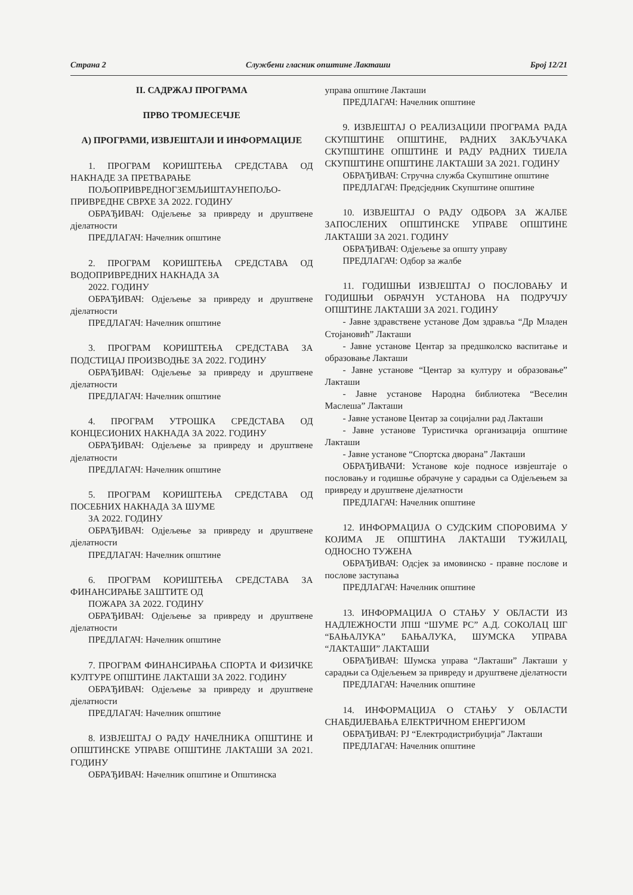Страна 2 Службени гласник општине Лакташи Број 12/21
II. САДРЖАЈ ПРОГРАМА
ПРВО ТРОМЈЕСЕЧЈЕ
А) ПРОГРАМИ, ИЗВЈЕШТАЈИ И ИНФОРМАЦИЈЕ
1. ПРОГРАМ КОРИШТЕЊА СРЕДСТАВА ОД НАКНАДЕ ЗА ПРЕТВАРАЊЕ
ПОЉОПРИВРЕДНОГЗЕМЉИШТАУНЕПОЉО-ПРИВРЕДНЕ СВРХЕ ЗА 2022. ГОДИНУ
ОБРАЂИВАЧ: Одјељење за привреду и друштвене дјелатности
ПРЕДЛАГАЧ: Начелник општине
2. ПРОГРАМ КОРИШТЕЊА СРЕДСТАВА ОД ВОДОПРИВРЕДНИХ НАКНАДА ЗА
2022. ГОДИНУ
ОБРАЂИВАЧ: Одјељење за привреду и друштвене дјелатности
ПРЕДЛАГАЧ: Начелник општине
3. ПРОГРАМ КОРИШТЕЊА СРЕДСТАВА ЗА ПОДСТИЦАЈ ПРОИЗВОДЊЕ ЗА 2022. ГОДИНУ
ОБРАЂИВАЧ: Одјељење за привреду и друштвене дјелатности
ПРЕДЛАГАЧ: Начелник општине
4. ПРОГРАМ УТРОШКА СРЕДСТАВА ОД КОНЦЕСИОНИХ НАКНАДА ЗА 2022. ГОДИНУ
ОБРАЂИВАЧ: Одјељење за привреду и друштвене дјелатности
ПРЕДЛАГАЧ: Начелник општине
5. ПРОГРАМ КОРИШТЕЊА СРЕДСТАВА ОД ПОСЕБНИХ НАКНАДА ЗА ШУМЕ
ЗА 2022. ГОДИНУ
ОБРАЂИВАЧ: Одјељење за привреду и друштвене дјелатности
ПРЕДЛАГАЧ: Начелник општине
6. ПРОГРАМ КОРИШТЕЊА СРЕДСТАВА ЗА ФИНАНСИРАЊЕ ЗАШТИТЕ ОД
ПОЖАРА ЗА 2022. ГОДИНУ
ОБРАЂИВАЧ: Одјељење за привреду и друштвене дјелатности
ПРЕДЛАГАЧ: Начелник општине
7. ПРОГРАМ ФИНАНСИРАЊА СПОРТА И ФИЗИЧКЕ КУЛТУРЕ ОПШТИНЕ ЛАКТАШИ ЗА 2022. ГОДИНУ
ОБРАЂИВАЧ: Одјељење за привреду и друштвене дјелатности
ПРЕДЛАГАЧ: Начелник општине
8. ИЗВЈЕШТАЈ О РАДУ НАЧЕЛНИКА ОПШТИНЕ И ОПШТИНСКЕ УПРАВЕ ОПШТИНЕ ЛАКТАШИ ЗА 2021. ГОДИНУ
ОБРАЂИВАЧ: Начелник општине и Општинска
управа општине Лакташи
ПРЕДЛАГАЧ: Начелник општине
9. ИЗВЈЕШТАЈ О РЕАЛИЗАЦИЈИ ПРОГРАМА РАДА СКУПШТИНЕ ОПШТИНЕ, РАДНИХ ЗАКЉУЧАКА СКУПШТИНЕ ОПШТИНЕ И РАДУ РАДНИХ ТИЈЕЛА СКУПШТИНЕ ОПШТИНЕ ЛАКТАШИ ЗА 2021. ГОДИНУ
ОБРАЂИВАЧ: Стручна служба Скупштине општине
ПРЕДЛАГАЧ: Предсједник Скупштине општине
10. ИЗВЈЕШТАЈ О РАДУ ОДБОРА ЗА ЖАЛБЕ ЗАПОСЛЕНИХ ОПШТИНСКЕ УПРАВЕ ОПШТИНЕ ЛАКТАШИ ЗА 2021. ГОДИНУ
ОБРАЂИВАЧ: Одјељење за општу управу
ПРЕДЛАГАЧ: Одбор за жалбе
11. ГОДИШЊИ ИЗВЈЕШТАЈ О ПОСЛОВАЊУ И ГОДИШЊИ ОБРАЧУН УСТАНОВА НА ПОДРУЧЈУ ОПШТИНЕ ЛАКТАШИ ЗА 2021. ГОДИНУ
- Јавне здравствене установе Дом здравља “Др Младен Стојановић” Лакташи
- Јавне установе Центар за предшколско васпитање и образовање Лакташи
- Јавне установе “Центар за културу и образовање” Лакташи
- Јавне установе Народна библиотека “Веселин Маслеша” Лакташи
- Јавне установе Центар за социјални рад Лакташи
- Јавне установе Туристичка организација општине Лакташи
- Јавне установе “Спортска дворана” Лакташи
ОБРАЂИВАЧИ: Установе које подносе извјештаје о пословању и годишње обрачуне у сарадњи са Одјељењем за привреду и друштвене дјелатности
ПРЕДЛАГАЧ: Начелник општине
12. ИНФОРМАЦИЈА О СУДСКИМ СПОРОВИМА У КОЈИМА ЈЕ ОПШТИНА ЛАКТАШИ ТУЖИЛАЦ, ОДНОСНО ТУЖЕНА
ОБРАЂИВАЧ: Одсјек за имовинско - правне послове и послове заступања
ПРЕДЛАГАЧ: Начелник општине
13. ИНФОРМАЦИЈА О СТАЊУ У ОБЛАСТИ ИЗ НАДЛЕЖНОСТИ ЈПШ “ШУМЕ РС” А.Д. СОКОЛАЦ ШГ “БАЊАЛУКА” БАЊАЛУКА, ШУМСКА УПРАВА “ЛАКТАШИ” ЛАКТАШИ
ОБРАЂИВАЧ: Шумска управа “Лакташи” Лакташи у сарадњи са Одјељењем за привреду и друштвене дјелатности
ПРЕДЛАГАЧ: Начелник општине
14. ИНФОРМАЦИЈА О СТАЊУ У ОБЛАСТИ СНАБДИЈЕВАЊА ЕЛЕКТРИЧНОМ ЕНЕРГИЈОМ
ОБРАЂИВАЧ: РЈ “Електродистрибуција” Лакташи
ПРЕДЛАГАЧ: Начелник општине